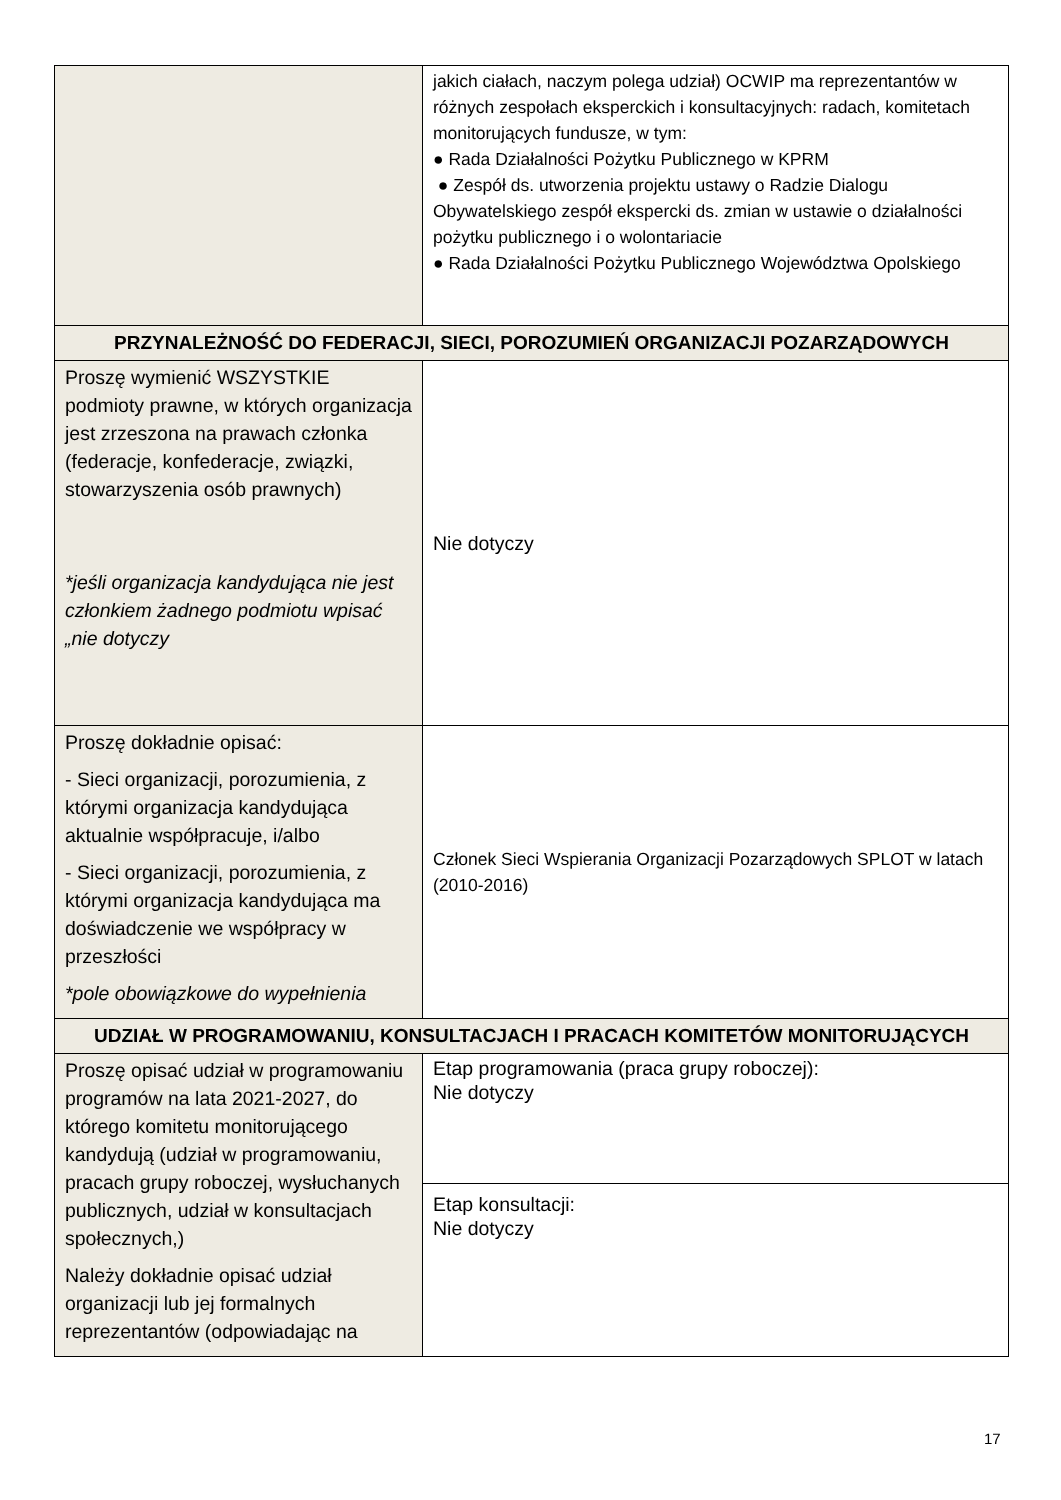| | jakich ciałach, naczym polega udział) OCWIP ma reprezentantów w różnych zespołach eksperckich i konsultacyjnych: radach, komitetach monitorujących fundusze, w tym: ● Rada Działalności Pożytku Publicznego w KPRM ● Zespół ds. utworzenia projektu ustawy o Radzie Dialogu Obywatelskiego zespół ekspercki ds. zmian w ustawie o działalności pożytku publicznego i o wolontariacie ● Rada Działalności Pożytku Publicznego Województwa Opolskiego |
| PRZYNALEŻNOŚĆ DO FEDERACJI, SIECI, POROZUMIEŃ ORGANIZACJI POZARZĄDOWYCH | |
| Proszę wymienić WSZYSTKIE podmioty prawne, w których organizacja jest zrzeszona na prawach członka (federacje, konfederacje, związki, stowarzyszenia osób prawnych) *jeśli organizacja kandydująca nie jest członkiem żadnego podmiotu wpisać „nie dotyczy | Nie dotyczy |
| Proszę dokładnie opisać: - Sieci organizacji, porozumienia, z którymi organizacja kandydująca aktualnie współpracuje, i/albo - Sieci organizacji, porozumienia, z którymi organizacja kandydująca ma doświadczenie we współpracy w przeszłości *pole obowiązkowe do wypełnienia | Członek Sieci Wspierania Organizacji Pozarządowych SPLOT w latach (2010-2016) |
| UDZIAŁ W PROGRAMOWANIU, KONSULTACJACH I PRACACH KOMITETÓW MONITORUJĄCYCH | |
| Proszę opisać udział w programowaniu programów na lata 2021-2027, do którego komitetu monitorującego kandydują (udział w programowaniu, pracach grupy roboczej, wysłuchanych publicznych, udział w konsultacjach społecznych,) Należy dokładnie opisać udział organizacji lub jej formalnych reprezentantów (odpowiadając na | Etap programowania (praca grupy roboczej): Nie dotyczy |
| | Etap konsultacji: Nie dotyczy |
17